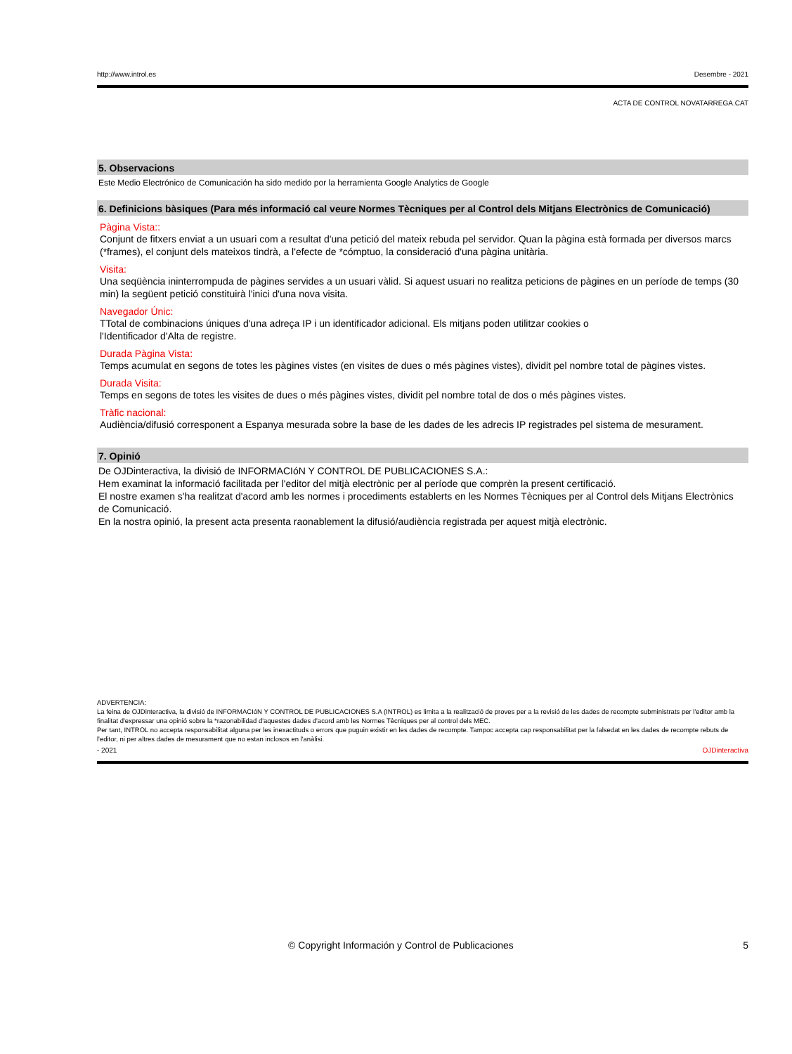http://www.introl.es Desembre - 2021
ACTA DE CONTROL NOVATARREGA.CAT
5. Observacions
Este Medio Electrónico de Comunicación ha sido medido por la herramienta Google Analytics de Google
6. Definicions bàsiques (Para més informació cal veure Normes Tècniques per al Control dels Mitjans Electrònics de Comunicació)
Pàgina Vista::
Conjunt de fitxers enviat a un usuari com a resultat d'una petició del mateix rebuda pel servidor. Quan la pàgina està formada per diversos marcs (*frames), el conjunt dels mateixos tindrà, a l'efecte de *cómptuo, la consideració d'una pàgina unitària.
Visita:
Una seqüència ininterrompuda de pàgines servides a un usuari vàlid. Si aquest usuari no realitza peticions de pàgines en un període de temps (30 min) la següent petició constituirà l'inici d'una nova visita.
Navegador Únic:
TTotal de combinacions úniques d'una adreça IP i un identificador adicional. Els mitjans poden utilitzar cookies o
l'Identificador d'Alta de registre.
Durada Pàgina Vista:
Temps acumulat en segons de totes les pàgines vistes (en visites de dues o més pàgines vistes), dividit pel nombre total de pàgines vistes.
Durada Visita:
Temps en segons de totes les visites de dues o més pàgines vistes, dividit pel nombre total de dos o més pàgines vistes.
Tràfic nacional:
Audiència/difusió corresponent a Espanya mesurada sobre la base de les dades de les adrecis IP registrades pel sistema de mesurament.
7. Opinió
De OJDinteractiva, la divisió de INFORMACIóN Y CONTROL DE PUBLICACIONES S.A.:
Hem examinat la informació facilitada per l'editor del mitjà electrònic per al període que comprèn la present certificació.
El nostre examen s'ha realitzat d'acord amb les normes i procediments establerts en les Normes Tècniques per al Control dels Mitjans Electrònics de Comunicació.
En la nostra opinió, la present acta presenta raonablement la difusió/audiència registrada per aquest mitjà electrònic.
ADVERTENCIA:
La feina de OJDinteractiva, la divisió de INFORMACIóN Y CONTROL DE PUBLICACIONES S.A (INTROL) es limita a la realització de proves per a la revisió de les dades de recompte subministrats per l'editor amb la finalitat d'expressar una opinió sobre la *razonabilidad d'aquestes dades d'acord amb les Normes Tècniques per al control dels MEC.
Per tant, INTROL no accepta responsabilitat alguna per les inexactituds o errors que puguin existir en les dades de recompte. Tampoc accepta cap responsabilitat per la falsedat en les dades de recompte rebuts de l'editor, ni per altres dades de mesurament que no estan inclosos en l'anàlisi.
- 2021 OJDinteractiva
© Copyright Información y Control de Publicaciones 5